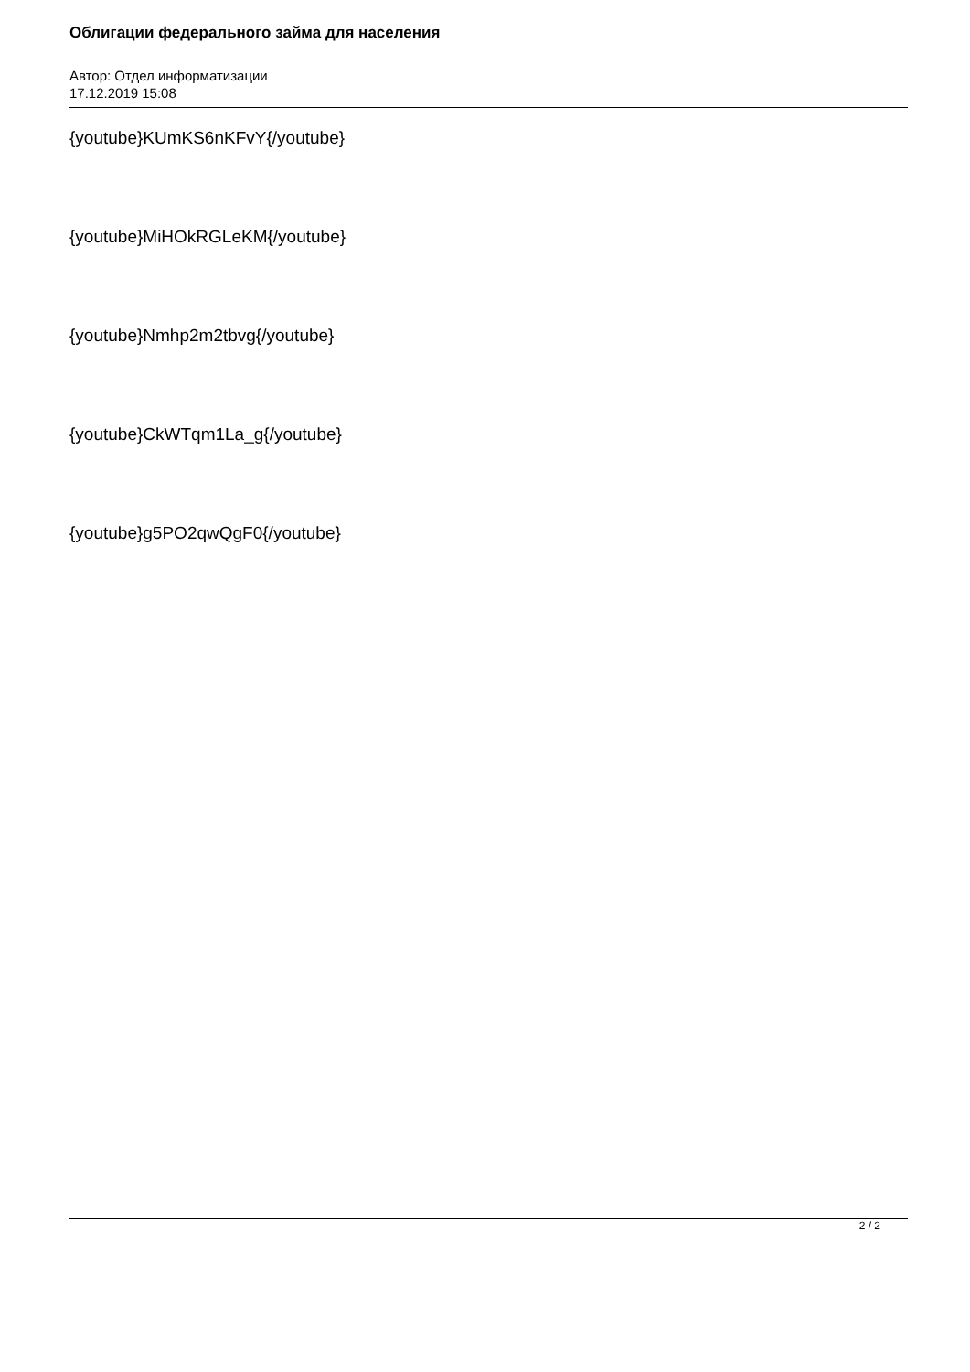Облигации федерального займа для населения
Автор: Отдел информатизации
17.12.2019 15:08
{youtube}KUmKS6nKFvY{/youtube}
{youtube}MiHOkRGLeKM{/youtube}
{youtube}Nmhp2m2tbvg{/youtube}
{youtube}CkWTqm1La_g{/youtube}
{youtube}g5PO2qwQgF0{/youtube}
2 / 2